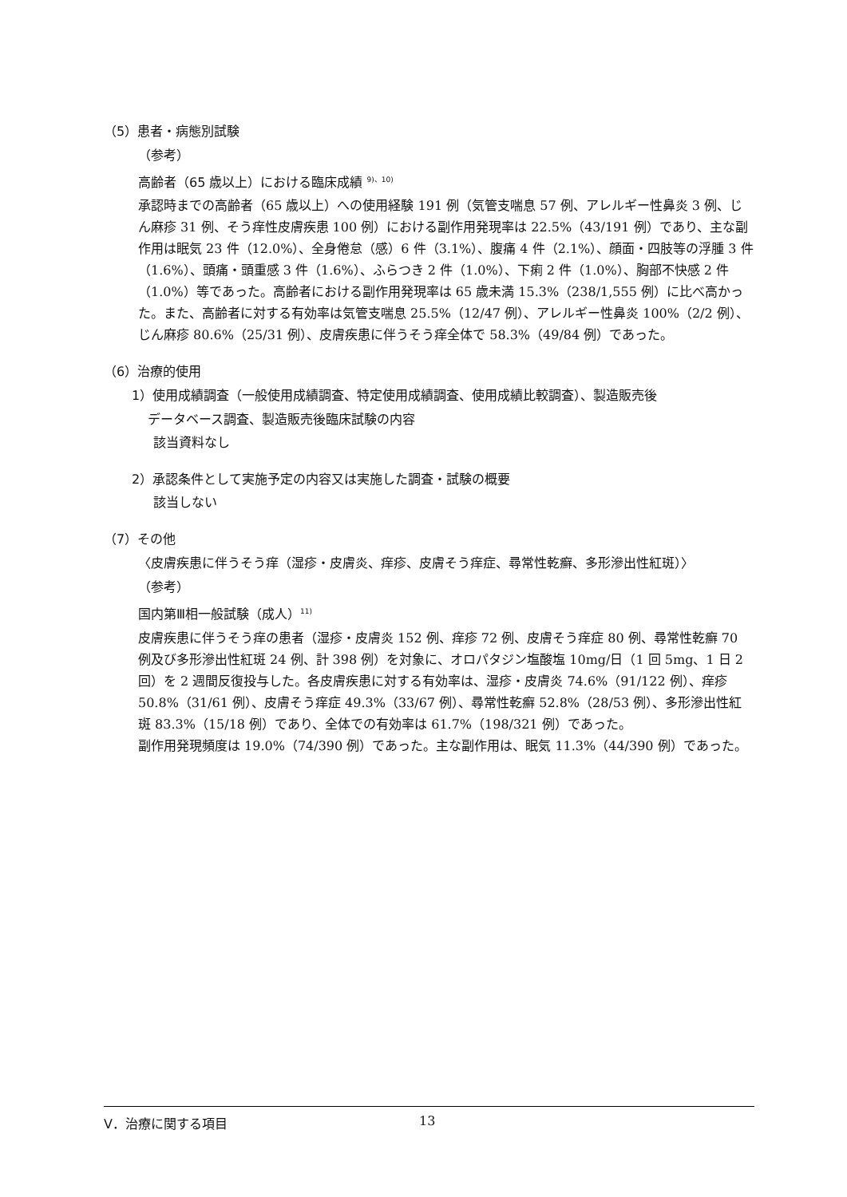（5）患者・病態別試験
（参考）
高齢者（65 歳以上）における臨床成績 <sup>9)、10)</sup>
承認時までの高齢者（65 歳以上）への使用経験 191 例（気管支喘息 57 例、アレルギー性鼻炎 3 例、じん麻疹 31 例、そう痒性皮膚疾患 100 例）における副作用発現率は 22.5%（43/191 例）であり、主な副作用は眠気 23 件（12.0%）、全身倦怠（感）6 件（3.1%）、腹痛 4 件（2.1%）、顔面・四肢等の浮腫 3 件（1.6%）、頭痛・頭重感 3 件（1.6%）、ふらつき 2 件（1.0%）、下痢 2 件（1.0%）、胸部不快感 2 件（1.0%）等であった。高齢者における副作用発現率は 65 歳未満 15.3%（238/1,555 例）に比べ高かった。また、高齢者に対する有効率は気管支喘息 25.5%（12/47 例）、アレルギー性鼻炎 100%（2/2 例）、じん麻疹 80.6%（25/31 例）、皮膚疾患に伴うそう痒全体で 58.3%（49/84 例）であった。
（6）治療的使用
1）使用成績調査（一般使用成績調査、特定使用成績調査、使用成績比較調査）、製造販売後
データベース調査、製造販売後臨床試験の内容
該当資料なし
2）承認条件として実施予定の内容又は実施した調査・試験の概要
該当しない
（7）その他
〈皮膚疾患に伴うそう痒（湿疹・皮膚炎、痒疹、皮膚そう痒症、尋常性乾癬、多形滲出性紅斑）〉
（参考）
国内第Ⅲ相一般試験（成人）<sup>11)</sup>
皮膚疾患に伴うそう痒の患者（湿疹・皮膚炎 152 例、痒疹 72 例、皮膚そう痒症 80 例、尋常性乾癬 70 例及び多形滲出性紅斑 24 例、計 398 例）を対象に、オロパタジン塩酸塩 10mg/日（1 回 5mg、1 日 2 回）を 2 週間反復投与した。各皮膚疾患に対する有効率は、湿疹・皮膚炎 74.6%（91/122 例）、痒疹 50.8%（31/61 例）、皮膚そう痒症 49.3%（33/67 例）、尋常性乾癬 52.8%（28/53 例）、多形滲出性紅斑 83.3%（15/18 例）であり、全体での有効率は 61.7%（198/321 例）であった。
副作用発現頻度は 19.0%（74/390 例）であった。主な副作用は、眠気 11.3%（44/390 例）であった。
Ⅴ．治療に関する項目 13